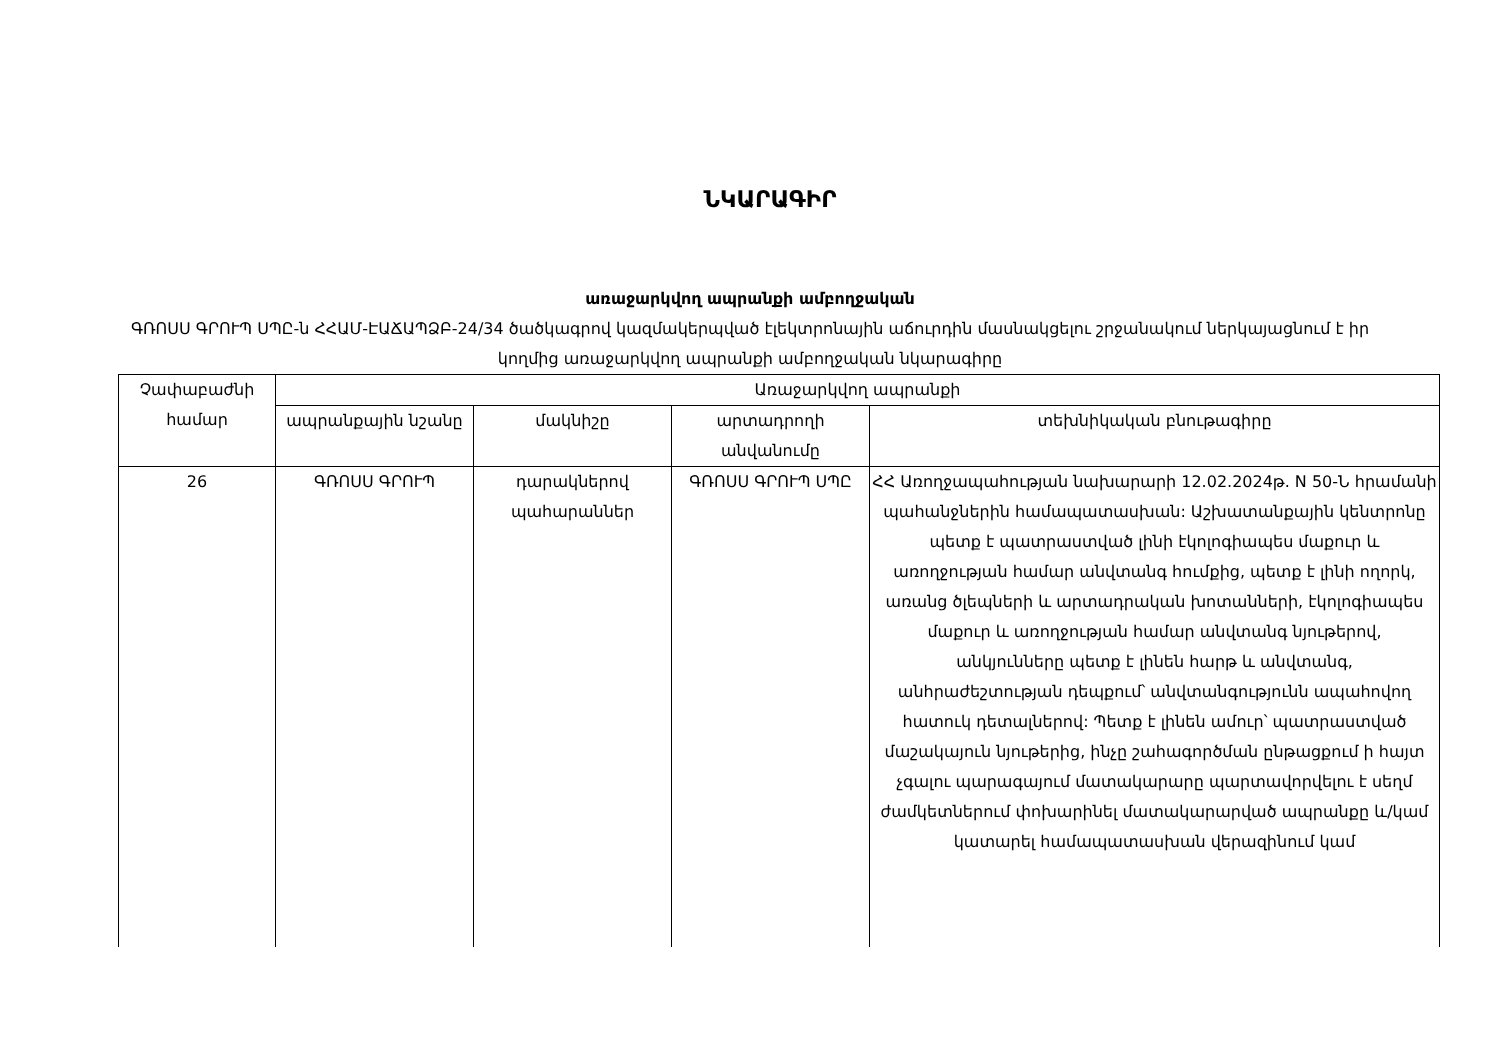ՆԿԱՐԱԳԻՐ
առաջարկվող ապրանքի ամբողջական
ԳՌՈՍՍ ԳՐՈՒՊ ՍՊԸ-ն ՀՀԱՄ-ԷԱՃԱՊՁԲ-24/34 ծածկագրով կազմակերպված էլեկտրոնային աճուրդին մասնակցելու շրջանակում ներկայացնում է իր կողմից առաջարկվող ապրանքի ամբողջական նկարագիրը
| Չափաբաժնի համար | Առաջարկվող ապրանքի | | | |
| --- | --- | --- | --- | --- |
| | ապրանքային նշանը | մակնիշը | արտադրողի անվանումը | տեխնիկական բնութագիրը |
| 26 | ԳՌՈՍՍ ԳՐՈՒՊ | դարակներով պահարաններ | ԳՌՈՍՍ ԳՐՈՒՊ ՍՊԸ | ՀՀ Առողջապահության նախարարի 12.02.2024թ. N 50-Ն հրամանի պահանջներին համապատասխան: Աշխատանքային կենտրոնը պետք է պատրաստված լինի էկոլոգիապես մաքուր և առողջության համար անվտանգ հումքից, պետք է լինի ողորկ, առանց ծլեպների և արտադրական խոտանների, էկոլոգիապես մաքուր և առողջության համար անվտանգ նյութերով, անկյունները պետք է լինեն հարթ և անվտանգ, անհրաժեշտության դեպքում՝ անվտանգությունն ապահովող հատուկ դետալներով: Պետք է լինեն ամուր՝ պատրաստված մաշակայուն նյութերից, ինչը շահագործման ընթացքում ի հայտ չգալու պարագայում մատակարարը պարտավորվելու է սեղմ ժամկետներում փոխարինել մատակարարված ապրանքը և/կամ կատարել համապատասխան վերազինում կամ |